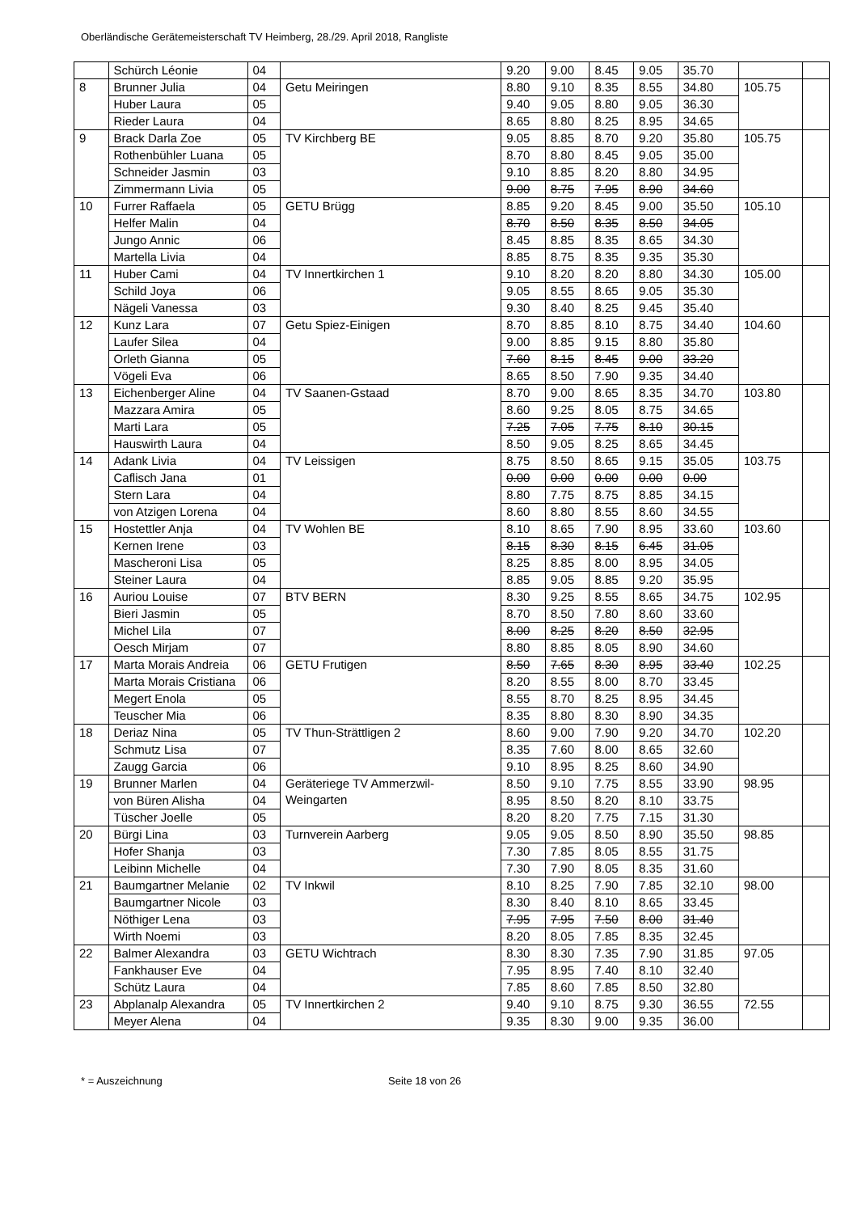Oberländische Gerätemeisterschaft TV Heimberg, 28./29. April 2018, Rangliste
| | Schürch Léonie | 04 | | 9.20 | 9.00 | 8.45 | 9.05 | 35.70 | | |
| 8 | Brunner Julia | 04 | Getu Meiringen | 8.80 | 9.10 | 8.35 | 8.55 | 34.80 | 105.75 | |
| | Huber Laura | 05 | | 9.40 | 9.05 | 8.80 | 9.05 | 36.30 | | |
| | Rieder Laura | 04 | | 8.65 | 8.80 | 8.25 | 8.95 | 34.65 | | |
| 9 | Brack Darla Zoe | 05 | TV Kirchberg BE | 9.05 | 8.85 | 8.70 | 9.20 | 35.80 | 105.75 | |
| | Rothenbühler Luana | 05 | | 8.70 | 8.80 | 8.45 | 9.05 | 35.00 | | |
| | Schneider Jasmin | 03 | | 9.10 | 8.85 | 8.20 | 8.80 | 34.95 | | |
| | Zimmermann Livia | 05 | | 9.00 | 8.75 | 7.95 | 8.90 | 34.60 | | |
| 10 | Furrer Raffaela | 05 | GETU Brügg | 8.85 | 9.20 | 8.45 | 9.00 | 35.50 | 105.10 | |
| | Helfer Malin | 04 | | 8.70 | 8.50 | 8.35 | 8.50 | 34.05 | | |
| | Jungo Annic | 06 | | 8.45 | 8.85 | 8.35 | 8.65 | 34.30 | | |
| | Martella Livia | 04 | | 8.85 | 8.75 | 8.35 | 9.35 | 35.30 | | |
| 11 | Huber Cami | 04 | TV Innertkirchen 1 | 9.10 | 8.20 | 8.20 | 8.80 | 34.30 | 105.00 | |
| | Schild Joya | 06 | | 9.05 | 8.55 | 8.65 | 9.05 | 35.30 | | |
| | Nägeli Vanessa | 03 | | 9.30 | 8.40 | 8.25 | 9.45 | 35.40 | | |
| 12 | Kunz Lara | 07 | Getu Spiez-Einigen | 8.70 | 8.85 | 8.10 | 8.75 | 34.40 | 104.60 | |
| | Laufer Silea | 04 | | 9.00 | 8.85 | 9.15 | 8.80 | 35.80 | | |
| | Orleth Gianna | 05 | | 7.60 | 8.15 | 8.45 | 9.00 | 33.20 | | |
| | Vögeli Eva | 06 | | 8.65 | 8.50 | 7.90 | 9.35 | 34.40 | | |
| 13 | Eichenberger Aline | 04 | TV Saanen-Gstaad | 8.70 | 9.00 | 8.65 | 8.35 | 34.70 | 103.80 | |
| | Mazzara Amira | 05 | | 8.60 | 9.25 | 8.05 | 8.75 | 34.65 | | |
| | Marti Lara | 05 | | 7.25 | 7.05 | 7.75 | 8.10 | 30.15 | | |
| | Hauswirth Laura | 04 | | 8.50 | 9.05 | 8.25 | 8.65 | 34.45 | | |
| 14 | Adank Livia | 04 | TV Leissigen | 8.75 | 8.50 | 8.65 | 9.15 | 35.05 | 103.75 | |
| | Caflisch Jana | 01 | | 0.00 | 0.00 | 0.00 | 0.00 | 0.00 | | |
| | Stern Lara | 04 | | 8.80 | 7.75 | 8.75 | 8.85 | 34.15 | | |
| | von Atzigen Lorena | 04 | | 8.60 | 8.80 | 8.55 | 8.60 | 34.55 | | |
| 15 | Hostettler Anja | 04 | TV Wohlen BE | 8.10 | 8.65 | 7.90 | 8.95 | 33.60 | 103.60 | |
| | Kernen Irene | 03 | | 8.15 | 8.30 | 8.15 | 6.45 | 31.05 | | |
| | Mascheroni Lisa | 05 | | 8.25 | 8.85 | 8.00 | 8.95 | 34.05 | | |
| | Steiner Laura | 04 | | 8.85 | 9.05 | 8.85 | 9.20 | 35.95 | | |
| 16 | Auriou Louise | 07 | BTV BERN | 8.30 | 9.25 | 8.55 | 8.65 | 34.75 | 102.95 | |
| | Bieri Jasmin | 05 | | 8.70 | 8.50 | 7.80 | 8.60 | 33.60 | | |
| | Michel Lila | 07 | | 8.00 | 8.25 | 8.20 | 8.50 | 32.95 | | |
| | Oesch Mirjam | 07 | | 8.80 | 8.85 | 8.05 | 8.90 | 34.60 | | |
| 17 | Marta Morais Andreia | 06 | GETU Frutigen | 8.50 | 7.65 | 8.30 | 8.95 | 33.40 | 102.25 | |
| | Marta Morais Cristiana | 06 | | 8.20 | 8.55 | 8.00 | 8.70 | 33.45 | | |
| | Megert Enola | 05 | | 8.55 | 8.70 | 8.25 | 8.95 | 34.45 | | |
| | Teuscher Mia | 06 | | 8.35 | 8.80 | 8.30 | 8.90 | 34.35 | | |
| 18 | Deriaz Nina | 05 | TV Thun-Strättligen 2 | 8.60 | 9.00 | 7.90 | 9.20 | 34.70 | 102.20 | |
| | Schmutz Lisa | 07 | | 8.35 | 7.60 | 8.00 | 8.65 | 32.60 | | |
| | Zaugg Garcia | 06 | | 9.10 | 8.95 | 8.25 | 8.60 | 34.90 | | |
| 19 | Brunner Marlen | 04 | Geräteriege TV Ammerzwil-Weingarten | 8.50 | 9.10 | 7.75 | 8.55 | 33.90 | 98.95 | |
| | von Büren Alisha | 04 | | 8.95 | 8.50 | 8.20 | 8.10 | 33.75 | | |
| | Tüscher Joelle | 05 | | 8.20 | 8.20 | 7.75 | 7.15 | 31.30 | | |
| 20 | Bürgi Lina | 03 | Turnverein Aarberg | 9.05 | 9.05 | 8.50 | 8.90 | 35.50 | 98.85 | |
| | Hofer Shanja | 03 | | 7.30 | 7.85 | 8.05 | 8.55 | 31.75 | | |
| | Leibinn Michelle | 04 | | 7.30 | 7.90 | 8.05 | 8.35 | 31.60 | | |
| 21 | Baumgartner Melanie | 02 | TV Inkwil | 8.10 | 8.25 | 7.90 | 7.85 | 32.10 | 98.00 | |
| | Baumgartner Nicole | 03 | | 8.30 | 8.40 | 8.10 | 8.65 | 33.45 | | |
| | Nöthiger Lena | 03 | | 7.95 | 7.95 | 7.50 | 8.00 | 31.40 | | |
| | Wirth Noemi | 03 | | 8.20 | 8.05 | 7.85 | 8.35 | 32.45 | | |
| 22 | Balmer Alexandra | 03 | GETU Wichtrach | 8.30 | 8.30 | 7.35 | 7.90 | 31.85 | 97.05 | |
| | Fankhauser Eve | 04 | | 7.95 | 8.95 | 7.40 | 8.10 | 32.40 | | |
| | Schütz Laura | 04 | | 7.85 | 8.60 | 7.85 | 8.50 | 32.80 | | |
| 23 | Abplanalp Alexandra | 05 | TV Innertkirchen 2 | 9.40 | 9.10 | 8.75 | 9.30 | 36.55 | 72.55 | |
| | Meyer Alena | 04 | | 9.35 | 8.30 | 9.00 | 9.35 | 36.00 | | |
* = Auszeichnung Seite 18 von 26